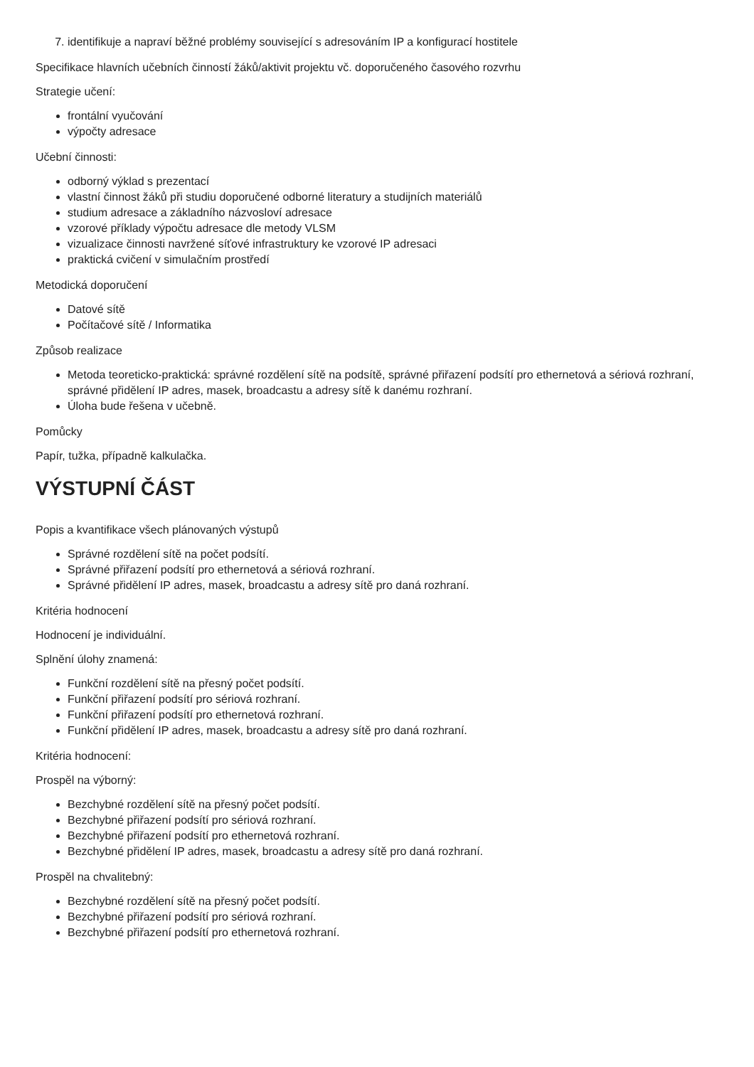7. identifikuje a napraví běžné problémy související s adresováním IP a konfigurací hostitele
Specifikace hlavních učebních činností žáků/aktivit projektu vč. doporučeného časového rozvrhu
Strategie učení:
frontální vyučování
výpočty adresace
Učební činnosti:
odborný výklad s prezentací
vlastní činnost žáků při studiu doporučené odborné literatury a studijních materiálů
studium adresace a základního názvosloví adresace
vzorové příklady výpočtu adresace dle metody VLSM
vizualizace činnosti navržené síťové infrastruktury ke vzorové IP adresaci
praktická cvičení v simulačním prostředí
Metodická doporučení
Datové sítě
Počítačové sítě / Informatika
Způsob realizace
Metoda teoreticko-praktická: správné rozdělení sítě na podsítě, správné přiřazení podsítí pro ethernetová a sériová rozhraní, správné přidělení IP adres, masek, broadcastu a adresy sítě k danému rozhraní.
Úloha bude řešena v učebně.
Pomůcky
Papír, tužka, případně kalkulačka.
VÝSTUPNÍ ČÁST
Popis a kvantifikace všech plánovaných výstupů
Správné rozdělení sítě na počet podsítí.
Správné přiřazení podsítí pro ethernetová a sériová rozhraní.
Správné přidělení IP adres, masek, broadcastu a adresy sítě pro daná rozhraní.
Kritéria hodnocení
Hodnocení je individuální.
Splnění úlohy znamená:
Funkční rozdělení sítě na přesný počet podsítí.
Funkční přiřazení podsítí pro sériová rozhraní.
Funkční přiřazení podsítí pro ethernetová rozhraní.
Funkční přidělení IP adres, masek, broadcastu a adresy sítě pro daná rozhraní.
Kritéria hodnocení:
Prospěl na výborný:
Bezchybné rozdělení sítě na přesný počet podsítí.
Bezchybné přiřazení podsítí pro sériová rozhraní.
Bezchybné přiřazení podsítí pro ethernetová rozhraní.
Bezchybné přidělení IP adres, masek, broadcastu a adresy sítě pro daná rozhraní.
Prospěl na chvalitebný:
Bezchybné rozdělení sítě na přesný počet podsítí.
Bezchybné přiřazení podsítí pro sériová rozhraní.
Bezchybné přiřazení podsítí pro ethernetová rozhraní.